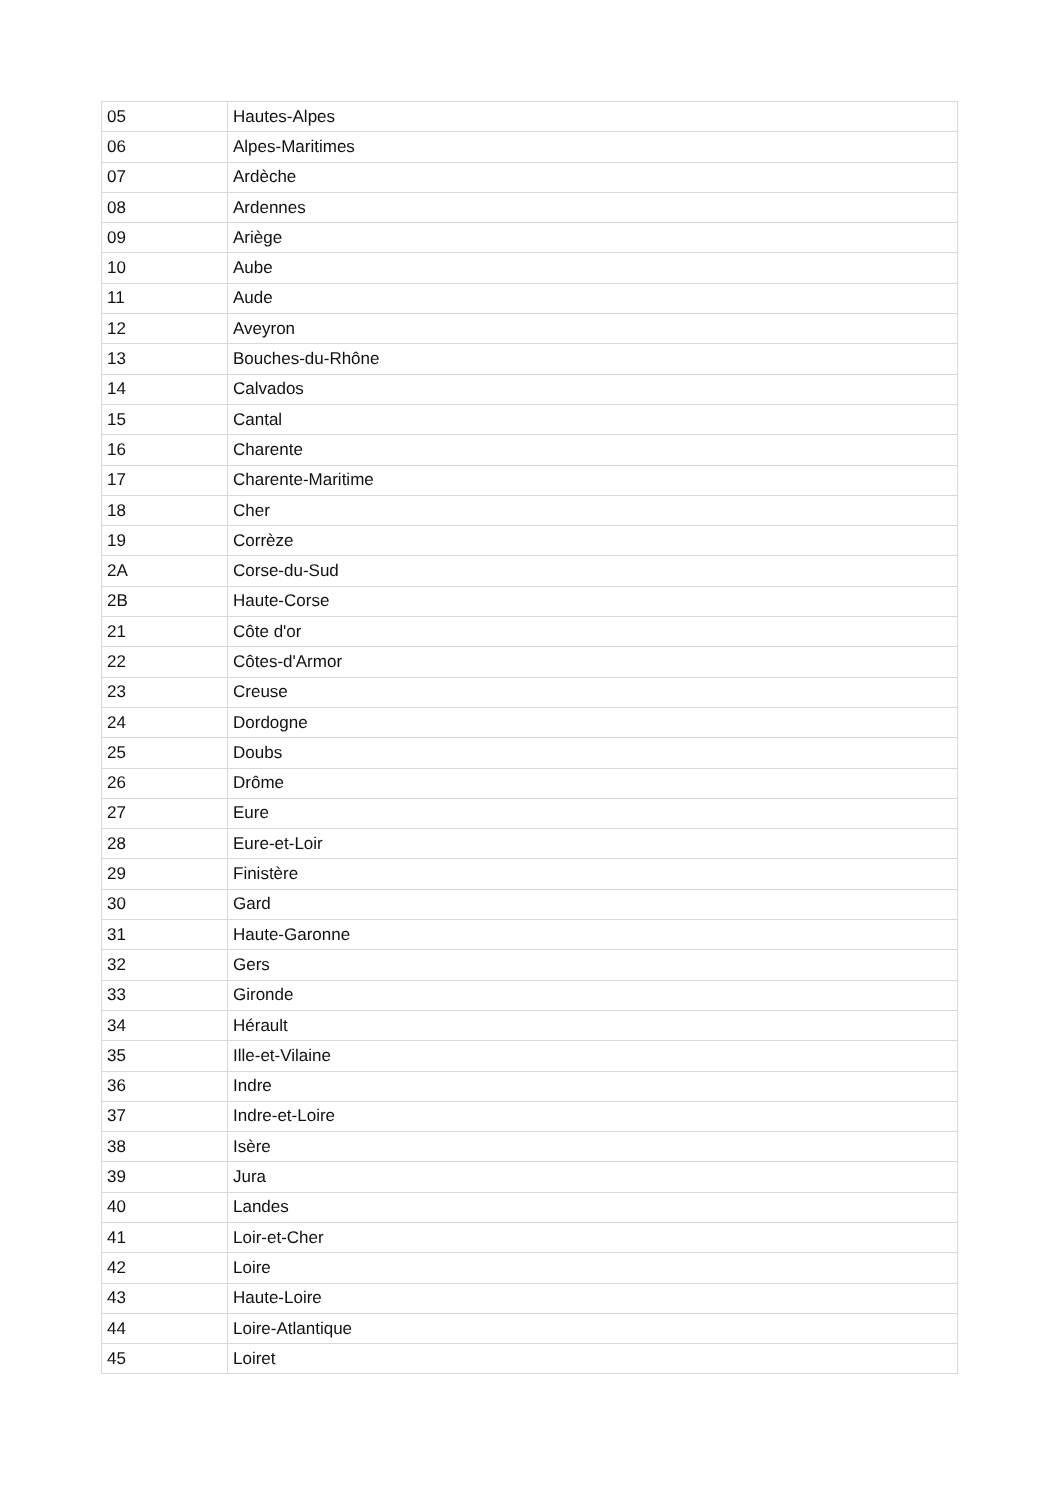| 05 | Hautes-Alpes |
| 06 | Alpes-Maritimes |
| 07 | Ardèche |
| 08 | Ardennes |
| 09 | Ariège |
| 10 | Aube |
| 11 | Aude |
| 12 | Aveyron |
| 13 | Bouches-du-Rhône |
| 14 | Calvados |
| 15 | Cantal |
| 16 | Charente |
| 17 | Charente-Maritime |
| 18 | Cher |
| 19 | Corrèze |
| 2A | Corse-du-Sud |
| 2B | Haute-Corse |
| 21 | Côte d'or |
| 22 | Côtes-d'Armor |
| 23 | Creuse |
| 24 | Dordogne |
| 25 | Doubs |
| 26 | Drôme |
| 27 | Eure |
| 28 | Eure-et-Loir |
| 29 | Finistère |
| 30 | Gard |
| 31 | Haute-Garonne |
| 32 | Gers |
| 33 | Gironde |
| 34 | Hérault |
| 35 | Ille-et-Vilaine |
| 36 | Indre |
| 37 | Indre-et-Loire |
| 38 | Isère |
| 39 | Jura |
| 40 | Landes |
| 41 | Loir-et-Cher |
| 42 | Loire |
| 43 | Haute-Loire |
| 44 | Loire-Atlantique |
| 45 | Loiret |